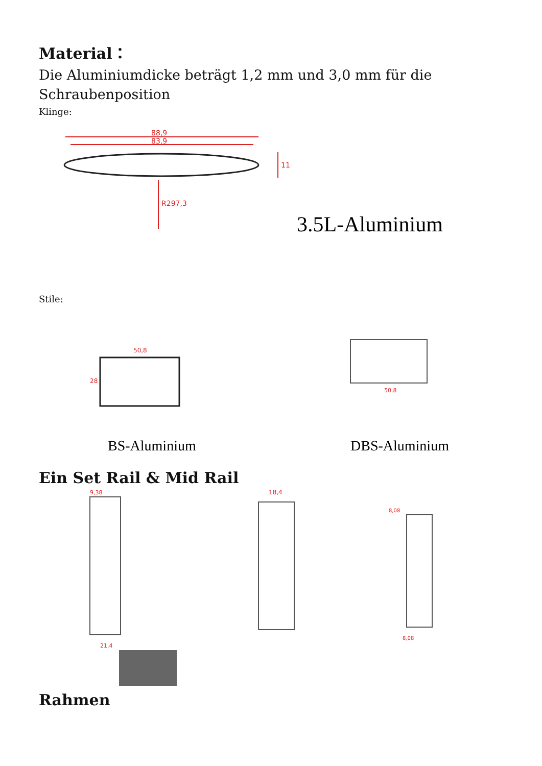Material：
Die Aluminiumdicke beträgt 1,2 mm und 3,0 mm für die Schraubenposition
Klinge:
88,9
83,9
R297,3
11
3.5L-Aluminium
Stile:
50,8
28
50,8
BS-Aluminium
DBS-Aluminium
Ein Set Rail & Mid Rail
9,38
21,4
18,4
8,08
8,08
Rahmen